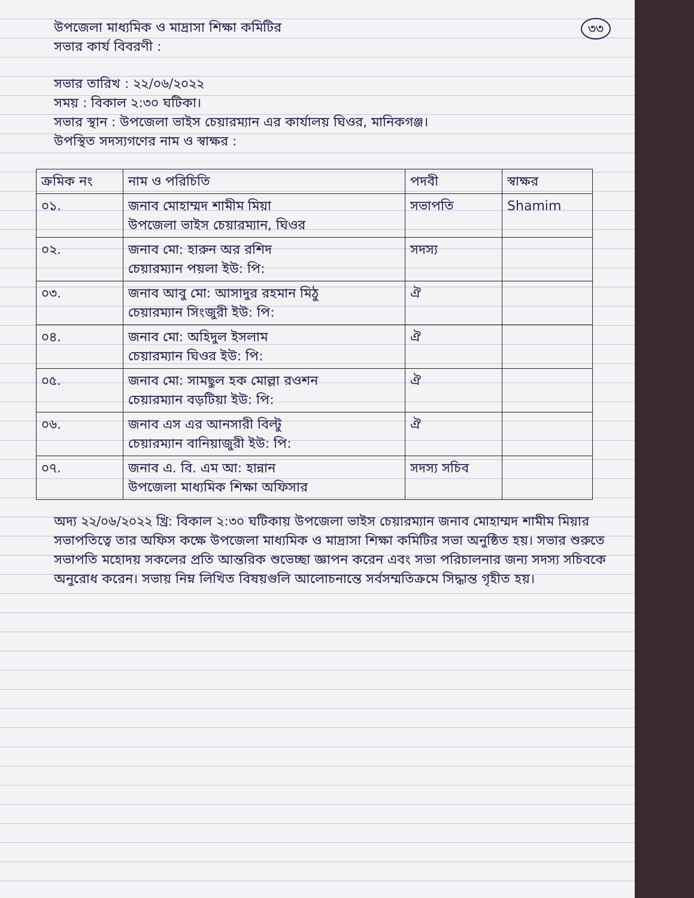৩৩
উপজেলা মাধ্যমিক ও মাদ্রাসা শিক্ষা কমিটির
সভার কার্য বিবরণী :
সভার তারিখ : ২২/০৬/২০২২
সময় : বিকাল ২:৩০ ঘটিকা।
সভার স্থান : উপজেলা ভাইস চেয়ারম্যান এর কার্যালয় ঘিওর, মানিকগঞ্জ।
উপস্থিত সদস্যগণের নাম ও স্বাক্ষর :
| ক্রমিক নং | নাম ও পরিচিতি | পদবী | স্বাক্ষর |
| --- | --- | --- | --- |
| ০১. | জনাব মোহাম্মদ শামীম মিয়া উপজেলা ভাইস চেয়ারম্যান, ঘিওর | সভাপতি | Shamim |
| ০২. | জনাব মো: হারুন অর রশিদ চেয়ারম্যান পয়লা ইউ: পি: | সদস্য | |
| ০৩. | জনাব আবু মো: আসাদুর রহমান মিঠু চেয়ারম্যান সিংজুরী ইউ: পি: | ঐ | |
| ০৪. | জনাব মো: অহিদুল ইসলাম চেয়ারম্যান ঘিওর ইউ: পি: | ঐ | |
| ০৫. | জনাব মো: সামছুল হক মোল্লা রওশন চেয়ারম্যান বড়টিয়া ইউ: পি: | ঐ | |
| ০৬. | জনাব এস এর আনসারী বিল্টু চেয়ারম্যান বানিয়াজুরী ইউ: পি: | ঐ | |
| ০৭. | জনাব এ. বি. এম আ: হান্নান উপজেলা মাধ্যমিক শিক্ষা অফিসার | সদস্য সচিব | |
অদ্য ২২/০৬/২০২২ খ্রি: বিকাল ২:৩০ ঘটিকায় উপজেলা ভাইস চেয়ারম্যান জনাব মোহাম্মদ শামীম মিয়ার সভাপতিত্বে তার অফিস কক্ষে উপজেলা মাধ্যমিক ও মাদ্রাসা শিক্ষা কমিটির সভা অনুষ্ঠিত হয়। সভার শুরুতে সভাপতি মহোদয় সকলের প্রতি আন্তরিক শুভেচ্ছা জ্ঞাপন করেন এবং সভা পরিচালনার জন্য সদস্য সচিবকে অনুরোধ করেন। সভায় নিম্ন লিখিত বিষয়গুলি আলোচনান্তে সর্বসম্মতিক্রমে সিদ্ধান্ত গৃহীত হয়।